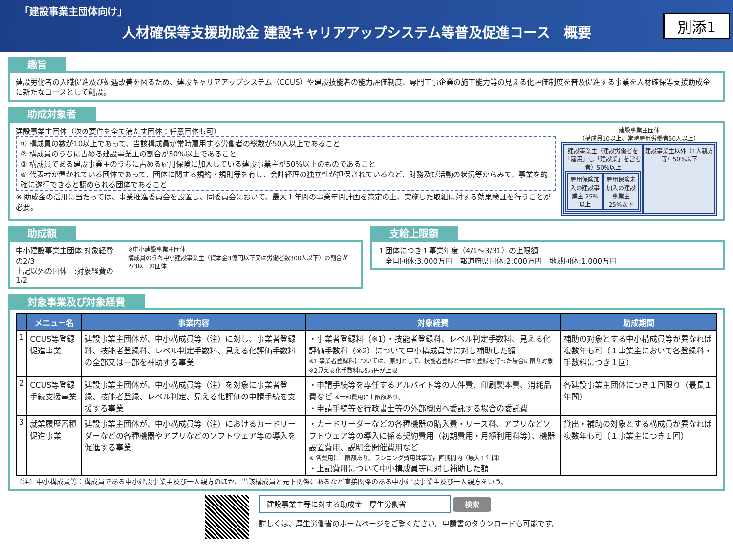「建設事業主団体向け」
人材確保等支援助成金 建設キャリアアップシステム等普及促進コース　概要
別添1
趣旨
建設労働者の入職促進及び処遇改善を図るため、建設キャリアアップシステム（CCUS）や建設技能者の能力評価制度、専門工事企業の施工能力等の見える化評価制度を普及促進する事業を人材確保等支援助成金に新たなコースとして創設。
助成対象者
建設事業主団体（次の要件を全て満たす団体：任意団体も可）
① 構成員の数が10以上であって、当該構成員が常時雇用する労働者の総数が50人以上であること
② 構成員のうちに占める建設事業主の割合が50%以上であること
③ 構成員である建設事業主のうちに占める雇用保険に加入している建設事業主が50%以上のものであること
④ 代表者が置かれている団体であって、団体に関する規約・規則等を有し、会計経理の独立性が担保されているなど、財務及び活動の状況等からみて、事業を的確に遂行できると認められる団体であること
※ 助成金の活用に当たっては、事業推進委員会を設置し、同委員会において、最大１年間の事業年間計画を策定の上、実施した取組に対する効果検証を行うことが必要。
建設事業主団体
（構成員10以上、常時雇用労働者50人以上）
建設事業主（建設労働者を「雇用」し「建設業」を営む者）50%以上
雇用保険加入の建設事業主 25%以上 雇用保険未加入の建設事業主 25%以下
建設事業主以外（1人親方等）50%以下
助成額
中小建設事業主団体:対象経費の2/3
上記以外の団体　:対象経費の1/2
※中小建設事業主団体
構成員のうち中小建設事業主（資本金3億円以下又は労働者数300人以下）の割合が2/3以上の団体
支給上限額
１団体につき１事業年度（4/1～3/31）の上限額
　全国団体:3,000万円　都道府県団体:2,000万円　地域団体:1,000万円
対象事業及び対象経費
| | メニュー名 | 事業内容 | 対象経費 | 助成期間 |
| --- | --- | --- | --- | --- |
| 1 | CCUS等登録促進事業 | 建設事業主団体が、中小構成員等（注）に対し、事業者登録料、技能者登録料、レベル判定手数料、見える化評価手数料の全部又は一部を補助する事業 | ・事業者登録料（※1）・技能者登録料、レベル判定手数料、見える化評価手数料（※2）について中小構成員等に対し補助した額 ※1 事業者登録料については、原則として、技能者登録と一体で登録を行った場合に限り対象 ※2見える化手数料は5万円が上限 | 補助の対象とする中小構成員等が異なれば複数年も可（１事業主において各登録料・手数料につき１回） |
| 2 | CCUS等登録手続支援事業 | 建設事業主団体が、中小構成員等（注）を対象に事業者登録、技能者登録、レベル判定、見える化評価の申請手続を支援する事業 | ・申請手続等を専任するアルバイト等の人件費、印刷製本費、消耗品費など ※一部費用に上限額あり。 ・申請手続等を行政書士等の外部機関へ委託する場合の委託費 | 各建設事業主団体につき１回限り（最長１年間） |
| 3 | 就業履歴蓄積促進事業 | 建設事業主団体が、中小構成員等（注）におけるカードリーダーなどの各種機器やアプリなどのソフトウェア等の導入を促進する事業 | ・カードリーダーなどの各種機器の購入費・リース料、アプリなどソフトウェア等の導入に係る契約費用（初期費用・月額利用料等）、機器設置費用、説明会開催費用など ※ 各費用に上限額あり。ランニング費用は事業計画期間内（最大１年間） ・上記費用について中小構成員等に対し補助した額 | 貸出・補助の対象とする構成員が異なれば複数年も可（１事業主につき１回） |
（注）中小構成員等：構成員である中小建設事業主及び一人親方のほか、当該構成員と元下関係にあるなど直接関係のある中小建設事業主及び一人親方をいう。
建設事業主等に対する助成金　厚生労働省 検索
詳しくは、厚生労働省のホームページをご覧ください。申請書のダウンロードも可能です。